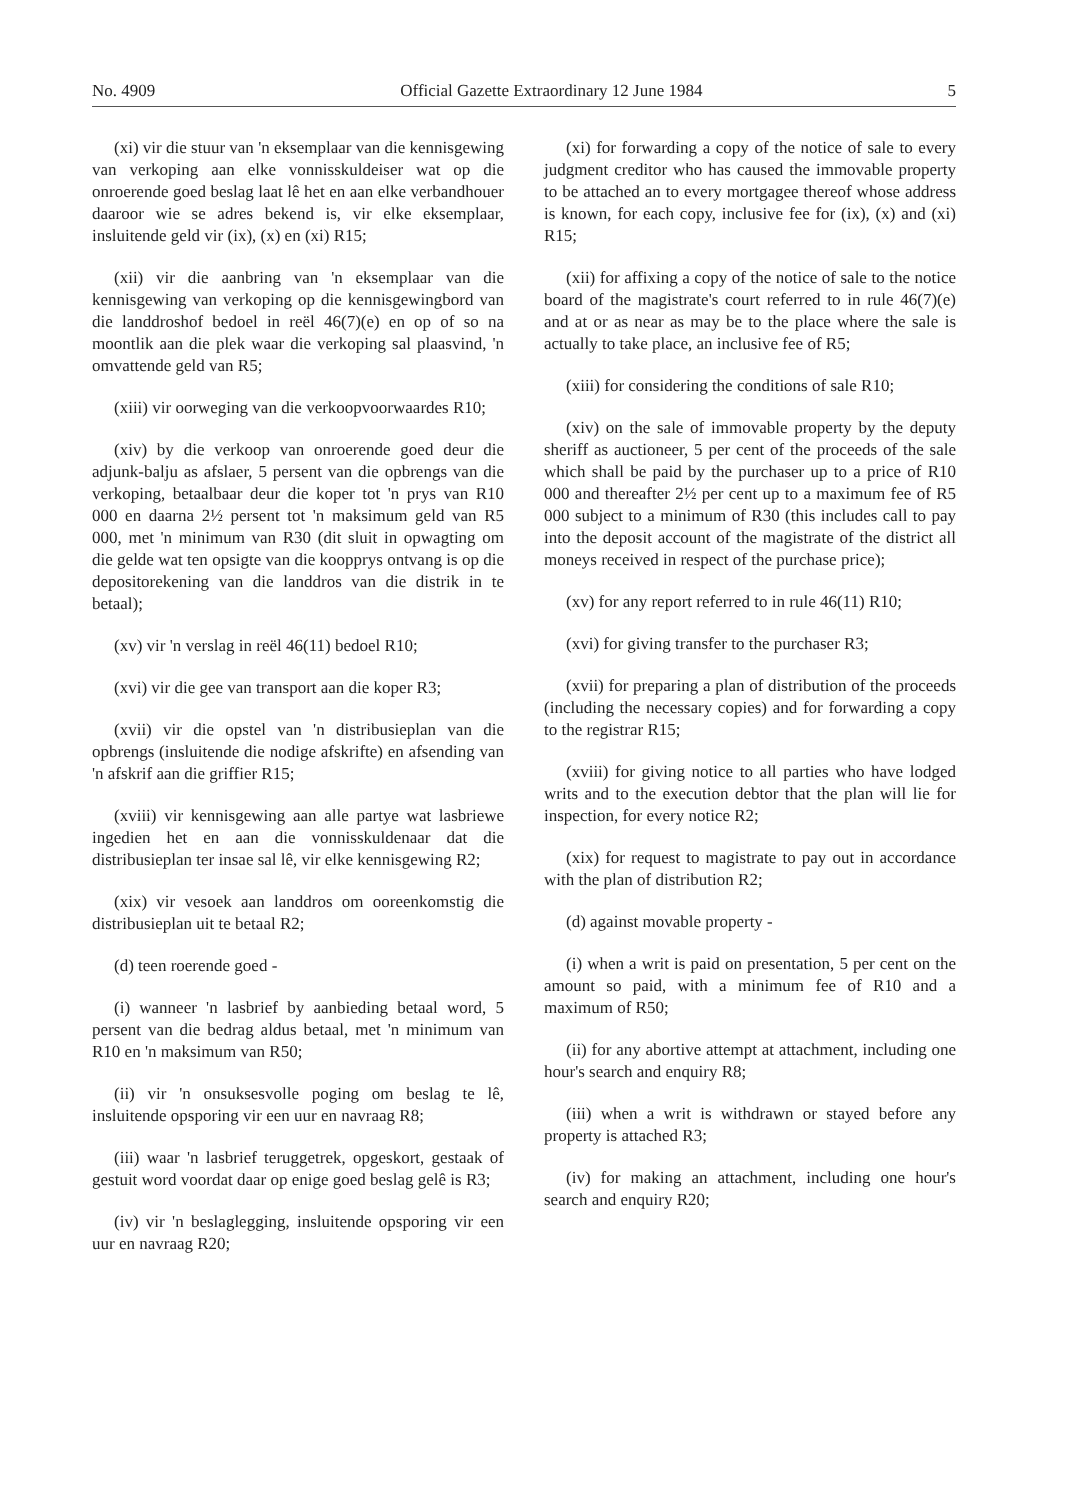No. 4909 Official Gazette Extraordinary 12 June 1984 5
(xi) vir die stuur van 'n eksemplaar van die kennisgewing van verkoping aan elke vonnisskuldeiser wat op die onroerende goed beslag laat lê het en aan elke verbandhouer daaroor wie se adres bekend is, vir elke eksemplaar, insluitende geld vir (ix), (x) en (xi) R15;
(xii) vir die aanbring van 'n eksemplaar van die kennisgewing van verkoping op die kennisgewingbord van die landdroshof bedoel in reël 46(7)(e) en op of so na moontlik aan die plek waar die verkoping sal plaasvind, 'n omvattende geld van R5;
(xiii) vir oorweging van die verkoopvoorwaardes R10;
(xiv) by die verkoop van onroerende goed deur die adjunk-balju as afslaer, 5 persent van die opbrengs van die verkoping, betaalbaar deur die koper tot 'n prys van R10 000 en daarna 2½ persent tot 'n maksimum geld van R5 000, met 'n minimum van R30 (dit sluit in opwagting om die gelde wat ten opsigte van die koopprys ontvang is op die depositorekening van die landdros van die distrik in te betaal);
(xv) vir 'n verslag in reël 46(11) bedoel R10;
(xvi) vir die gee van transport aan die koper R3;
(xvii) vir die opstel van 'n distribusieplan van die opbrengs (insluitende die nodige afskrifte) en afsending van 'n afskrif aan die griffier R15;
(xviii) vir kennisgewing aan alle partye wat lasbriewe ingedien het en aan die vonnisskuldenaar dat die distribusieplan ter insae sal lê, vir elke kennisgewing R2;
(xix) vir vesoek aan landdros om ooreenkomstig die distribusieplan uit te betaal R2;
(d) teen roerende goed -
(i) wanneer 'n lasbrief by aanbieding betaal word, 5 persent van die bedrag aldus betaal, met 'n minimum van R10 en 'n maksimum van R50;
(ii) vir 'n onsuksesvolle poging om beslag te lê, insluitende opsporing vir een uur en navraag R8;
(iii) waar 'n lasbrief teruggetrek, opgeskort, gestaak of gestuit word voordat daar op enige goed beslag gelê is R3;
(iv) vir 'n beslaglegging, insluitende opsporing vir een uur en navraag R20;
(xi) for forwarding a copy of the notice of sale to every judgment creditor who has caused the immovable property to be attached an to every mortgagee thereof whose address is known, for each copy, inclusive fee for (ix), (x) and (xi) R15;
(xii) for affixing a copy of the notice of sale to the notice board of the magistrate's court referred to in rule 46(7)(e) and at or as near as may be to the place where the sale is actually to take place, an inclusive fee of R5;
(xiii) for considering the conditions of sale R10;
(xiv) on the sale of immovable property by the deputy sheriff as auctioneer, 5 per cent of the proceeds of the sale which shall be paid by the purchaser up to a price of R10 000 and thereafter 2½ per cent up to a maximum fee of R5 000 subject to a minimum of R30 (this includes call to pay into the deposit account of the magistrate of the district all moneys received in respect of the purchase price);
(xv) for any report referred to in rule 46(11) R10;
(xvi) for giving transfer to the purchaser R3;
(xvii) for preparing a plan of distribution of the proceeds (including the necessary copies) and for forwarding a copy to the registrar R15;
(xviii) for giving notice to all parties who have lodged writs and to the execution debtor that the plan will lie for inspection, for every notice R2;
(xix) for request to magistrate to pay out in accordance with the plan of distribution R2;
(d) against movable property -
(i) when a writ is paid on presentation, 5 per cent on the amount so paid, with a minimum fee of R10 and a maximum of R50;
(ii) for any abortive attempt at attachment, including one hour's search and enquiry R8;
(iii) when a writ is withdrawn or stayed before any property is attached R3;
(iv) for making an attachment, including one hour's search and enquiry R20;